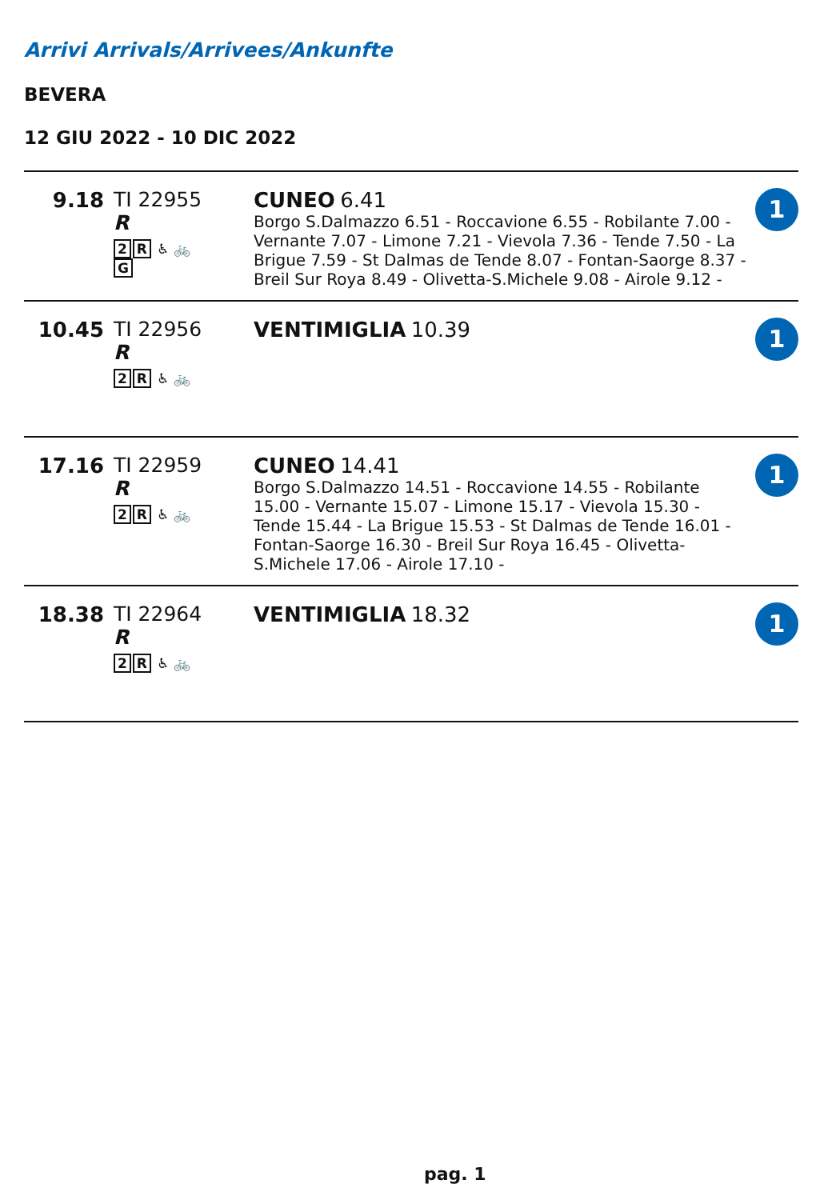Arrivi Arrivals/Arrivees/Ankunfte
BEVERA
12 GIU 2022 - 10 DIC 2022
| 9.18 | TI 22955 R 2 R ♿ 🚲 G | CUNEO 6.41 Borgo S.Dalmazzo 6.51 - Roccavione 6.55 - Robilante 7.00 - Vernante 7.07 - Limone 7.21 - Vievola 7.36 - Tende 7.50 - La Brigue 7.59 - St Dalmas de Tende 8.07 - Fontan-Saorge 8.37 - Breil Sur Roya 8.49 - Olivetta-S.Michele 9.08 - Airole 9.12 - | 1 |
| 10.45 | TI 22956 R 2 R ♿ 🚲 | VENTIMIGLIA 10.39 | 1 |
| 17.16 | TI 22959 R 2 R ♿ 🚲 | CUNEO 14.41 Borgo S.Dalmazzo 14.51 - Roccavione 14.55 - Robilante 15.00 - Vernante 15.07 - Limone 15.17 - Vievola 15.30 - Tende 15.44 - La Brigue 15.53 - St Dalmas de Tende 16.01 - Fontan-Saorge 16.30 - Breil Sur Roya 16.45 - Olivetta-S.Michele 17.06 - Airole 17.10 - | 1 |
| 18.38 | TI 22964 R 2 R ♿ 🚲 | VENTIMIGLIA 18.32 | 1 |
pag. 1